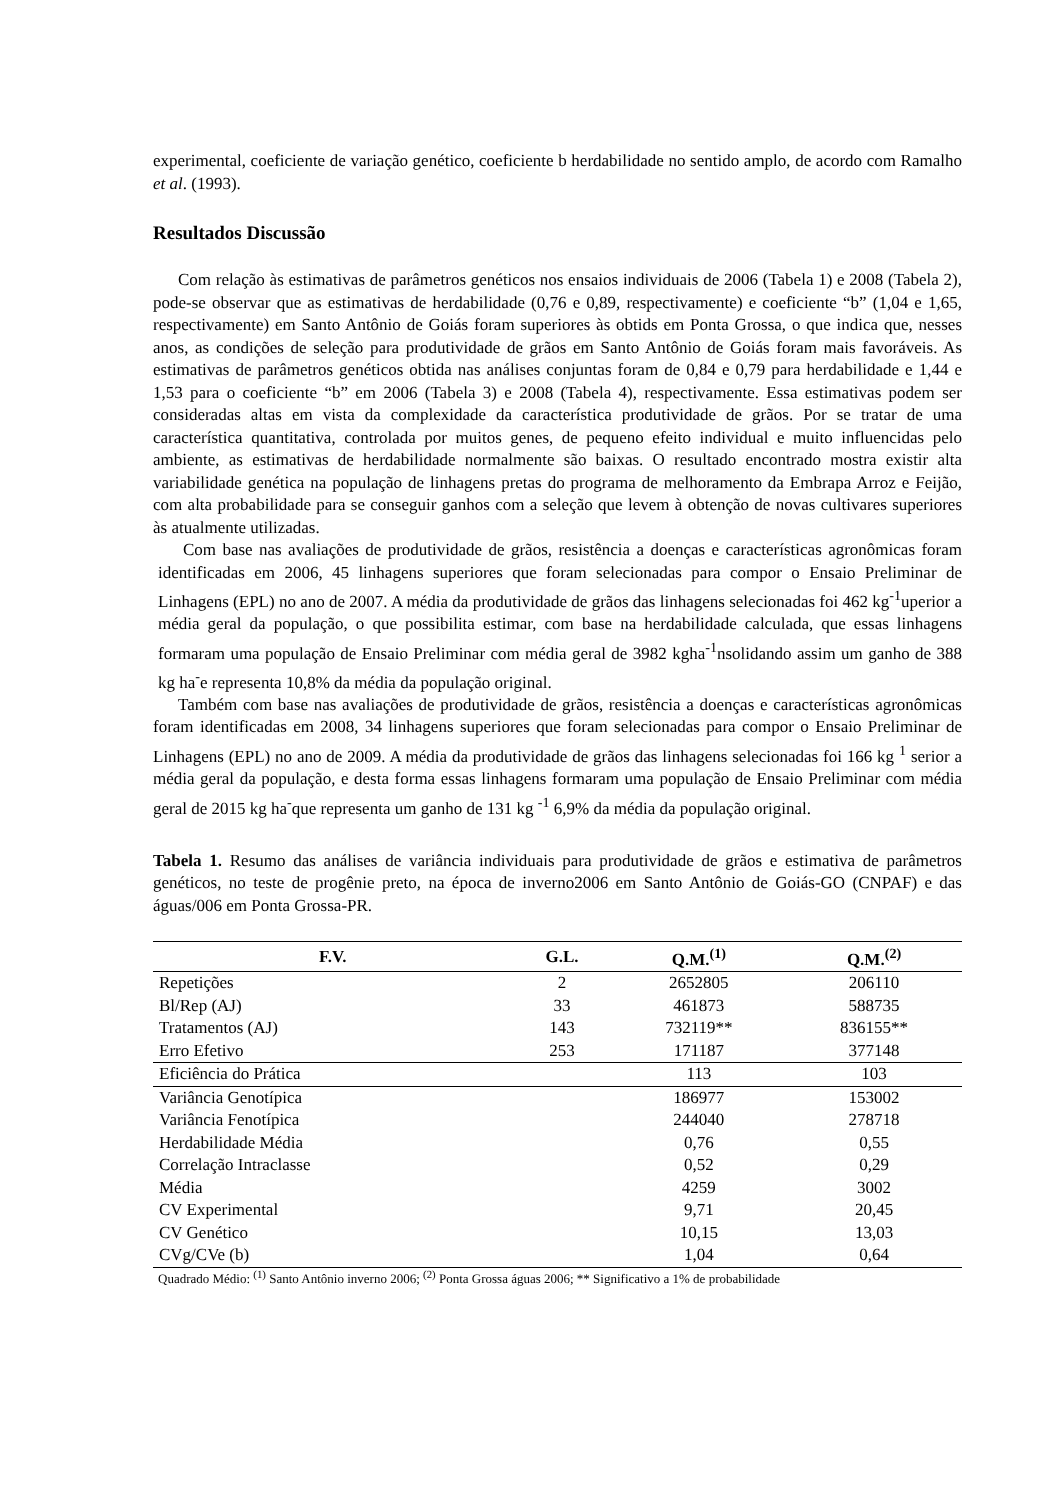experimental, coeficiente de variação genético, coeficiente b herdabilidade no sentido amplo, de acordo com Ramalho et al. (1993).
Resultados Discussão
Com relação às estimativas de parâmetros genéticos nos ensaios individuais de 2006 (Tabela 1) e 2008 (Tabela 2), pode-se observar que as estimativas de herdabilidade (0,76 e 0,89, respectivamente) e coeficiente “b” (1,04 e 1,65, respectivamente) em Santo Antônio de Goiás foram superiores às obtids em Ponta Grossa, o que indica que, nesses anos, as condições de seleção para produtividade de grãos em Santo Antônio de Goiás foram mais favoráveis. As estimativas de parâmetros genéticos obtida nas análises conjuntas foram de 0,84 e 0,79 para herdabilidade e 1,44 e 1,53 para o coeficiente “b” em 2006 (Tabela 3) e 2008 (Tabela 4), respectivamente. Essa estimativas podem ser consideradas altas em vista da complexidade da característica produtividade de grãos. Por se tratar de uma característica quantitativa, controlada por muitos genes, de pequeno efeito individual e muito influencidas pelo ambiente, as estimativas de herdabilidade normalmente são baixas. O resultado encontrado mostra existir alta variabilidade genética na população de linhagens pretas do programa de melhoramento da Embrapa Arroz e Feijão, com alta probabilidade para se conseguir ganhos com a seleção que levem à obtenção de novas cultivares superiores às atualmente utilizadas.
Com base nas avaliações de produtividade de grãos, resistência a doenças e características agronômicas foram identificadas em 2006, 45 linhagens superiores que foram selecionadas para compor o Ensaio Preliminar de Linhagens (EPL) no ano de 2007. A média da produtividade de grãos das linhagens selecionadas foi 462 kg<sup>-1</sup>uperior a média geral da população, o que possibilita estimar, com base na herdabilidade calculada, que essas linhagens formaram uma população de Ensaio Preliminar com média geral de 3982 kgha<sup>-1</sup>nsolidando assim um ganho de 388 kg ha<sup>-</sup>e representa 10,8% da média da população original.
Também com base nas avaliações de produtividade de grãos, resistência a doenças e características agronômicas foram identificadas em 2008, 34 linhagens superiores que foram selecionadas para compor o Ensaio Preliminar de Linhagens (EPL) no ano de 2009. A média da produtividade de grãos das linhagens selecionadas foi 166 kg <sup>1</sup> serior a média geral da população, e desta forma essas linhagens formaram uma população de Ensaio Preliminar com média geral de 2015 kg ha<sup>-</sup>que representa um ganho de 131 kg <sup>-1</sup> 6,9% da média da população original.
Tabela 1. Resumo das análises de variância individuais para produtividade de grãos e estimativa de parâmetros genéticos, no teste de progênie preto, na época de inverno2006 em Santo Antônio de Goiás-GO (CNPAF) e das águas/006 em Ponta Grossa-PR.
| F.V. | G.L. | Q.M.<sup>(1)</sup> | Q.M.<sup>(2)</sup> |
| --- | --- | --- | --- |
| Repetições | 2 | 2652805 | 206110 |
| Bl/Rep (AJ) | 33 | 461873 | 588735 |
| Tratamentos (AJ) | 143 | 732119** | 836155** |
| Erro Efetivo | 253 | 171187 | 377148 |
| Eficiência do Prática | | 113 | 103 |
| Variância Genotípica | | 186977 | 153002 |
| Variância Fenotípica | | 244040 | 278718 |
| Herdabilidade Média | | 0,76 | 0,55 |
| Correlação Intraclasse | | 0,52 | 0,29 |
| Média | | 4259 | 3002 |
| CV Experimental | | 9,71 | 20,45 |
| CV Genético | | 10,15 | 13,03 |
| CVg/CVe (b) | | 1,04 | 0,64 |
Quadrado Médio: <sup>(1)</sup> Santo Antônio inverno 2006; <sup>(2)</sup> Ponta Grossa águas 2006; ** Significativo a 1% de probabilidade